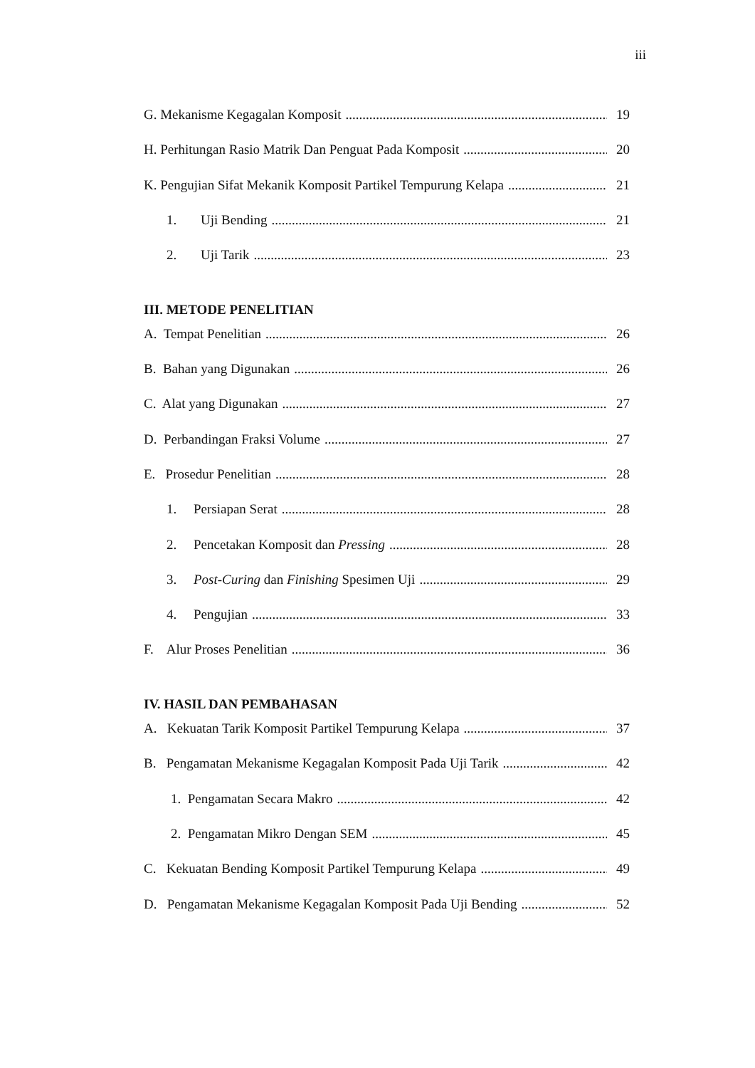iii
G. Mekanisme Kegagalan Komposit 19
H. Perhitungan Rasio Matrik Dan Penguat Pada Komposit 20
K. Pengujian Sifat Mekanik Komposit Partikel Tempurung Kelapa 21
1. Uji Bending 21
2. Uji Tarik 23
III. METODE PENELITIAN
A. Tempat Penelitian 26
B. Bahan yang Digunakan 26
C. Alat yang Digunakan 27
D. Perbandingan Fraksi Volume 27
E. Prosedur Penelitian 28
1. Persiapan Serat 28
2. Pencetakan Komposit dan Pressing 28
3. Post-Curing dan Finishing Spesimen Uji 29
4. Pengujian 33
F. Alur Proses Penelitian 36
IV. HASIL DAN PEMBAHASAN
A. Kekuatan Tarik Komposit Partikel Tempurung Kelapa 37
B. Pengamatan Mekanisme Kegagalan Komposit Pada Uji Tarik 42
1. Pengamatan Secara Makro 42
2. Pengamatan Mikro Dengan SEM 45
C. Kekuatan Bending Komposit Partikel Tempurung Kelapa 49
D. Pengamatan Mekanisme Kegagalan Komposit Pada Uji Bending 52